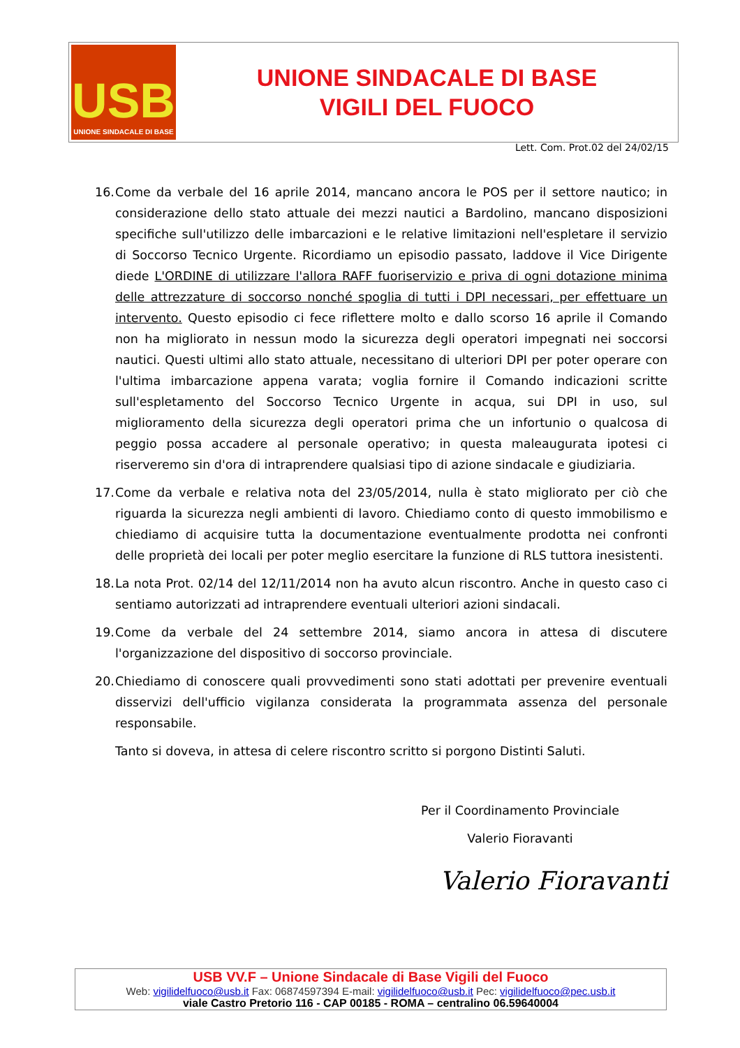USB
UNIONE SINDACALE DI BASE
UNIONE SINDACALE DI BASE
VIGILI DEL FUOCO
Lett. Com. Prot.02 del 24/02/15
16.
Come da verbale del 16 aprile 2014, mancano ancora le POS per il settore nautico; in considerazione dello stato attuale dei mezzi nautici a Bardolino, mancano disposizioni specifiche sull'utilizzo delle imbarcazioni e le relative limitazioni nell'espletare il servizio di Soccorso Tecnico Urgente. Ricordiamo un episodio passato, laddove il Vice Dirigente diede L'ORDINE di utilizzare l'allora RAFF fuoriservizio e priva di ogni dotazione minima delle attrezzature di soccorso nonché spoglia di tutti i DPI necessari, per effettuare un intervento. Questo episodio ci fece riflettere molto e dallo scorso 16 aprile il Comando non ha migliorato in nessun modo la sicurezza degli operatori impegnati nei soccorsi nautici. Questi ultimi allo stato attuale, necessitano di ulteriori DPI per poter operare con l'ultima imbarcazione appena varata; voglia fornire il Comando indicazioni scritte sull'espletamento del Soccorso Tecnico Urgente in acqua, sui DPI in uso, sul miglioramento della sicurezza degli operatori prima che un infortunio o qualcosa di peggio possa accadere al personale operativo; in questa maleaugurata ipotesi ci riserveremo sin d'ora di intraprendere qualsiasi tipo di azione sindacale e giudiziaria.
17.
Come da verbale e relativa nota del 23/05/2014, nulla è stato migliorato per ciò che riguarda la sicurezza negli ambienti di lavoro. Chiediamo conto di questo immobilismo e chiediamo di acquisire tutta la documentazione eventualmente prodotta nei confronti delle proprietà dei locali per poter meglio esercitare la funzione di RLS tuttora inesistenti.
18.
La nota Prot. 02/14 del 12/11/2014 non ha avuto alcun riscontro. Anche in questo caso ci sentiamo autorizzati ad intraprendere eventuali ulteriori azioni sindacali.
19.
Come da verbale del 24 settembre 2014, siamo ancora in attesa di discutere l'organizzazione del dispositivo di soccorso provinciale.
20.
Chiediamo di conoscere quali provvedimenti sono stati adottati per prevenire eventuali disservizi dell'ufficio vigilanza considerata la programmata assenza del personale responsabile.
Tanto si doveva, in attesa di celere riscontro scritto si porgono Distinti Saluti.
Per il Coordinamento Provinciale
Valerio Fioravanti
Valerio Fioravanti
USB VV.F – Unione Sindacale di Base Vigili del Fuoco
Web: vigilidelfuoco@usb.it Fax: 06874597394 E-mail: vigilidelfuoco@usb.it Pec: vigilidelfuoco@pec.usb.it
viale Castro Pretorio 116 - CAP 00185 - ROMA – centralino 06.59640004